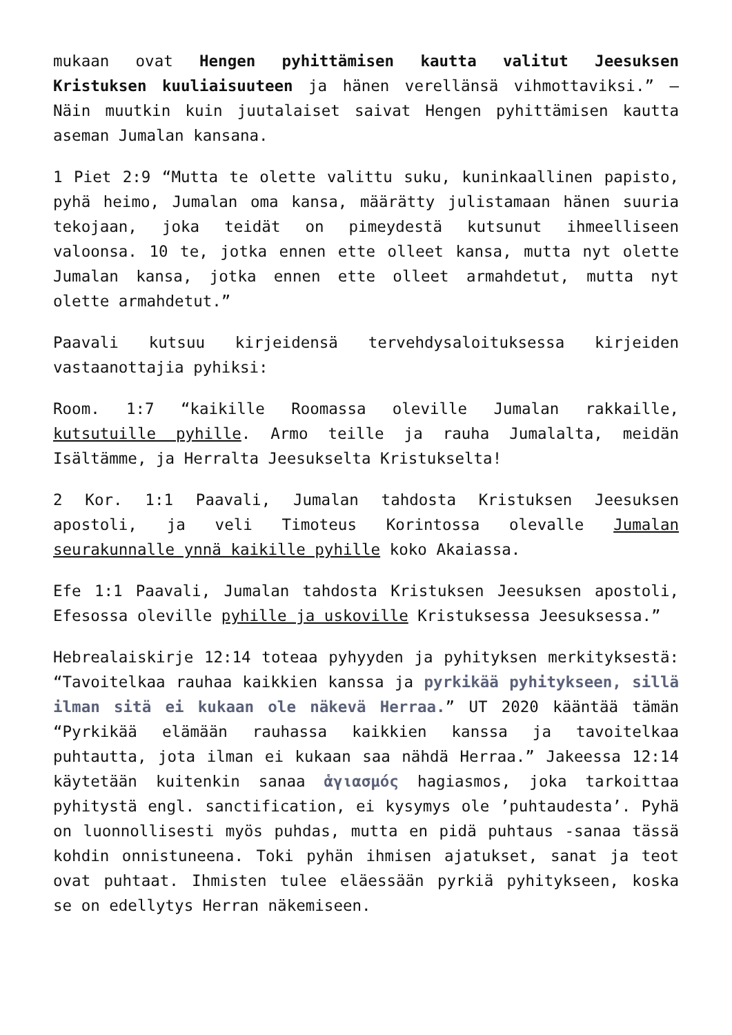mukaan ovat Hengen pyhittämisen kautta valitut Jeesuksen Kristuksen kuuliaisuuteen ja hänen verellänsä vihmottaviksi.” – Näin muutkin kuin juutalaiset saivat Hengen pyhittämisen kautta aseman Jumalan kansana.
1 Piet 2:9 “Mutta te olette valittu suku, kuninkaallinen papisto, pyhä heimo, Jumalan oma kansa, määrätty julistamaan hänen suuria tekojaan, joka teidät on pimeydestä kutsunut ihmeelliseen valoonsa. 10 te, jotka ennen ette olleet kansa, mutta nyt olette Jumalan kansa, jotka ennen ette olleet armahdetut, mutta nyt olette armahdetut.”
Paavali kutsuu kirjeidensä tervehdysaloituksessa kirjeiden vastaanottajia pyhiksi:
Room. 1:7 “kaikille Roomassa oleville Jumalan rakkaille, kutsutuille pyhille. Armo teille ja rauha Jumalalta, meidän Isältämme, ja Herralta Jeesukselta Kristukselta!
2 Kor. 1:1 Paavali, Jumalan tahdosta Kristuksen Jeesuksen apostoli, ja veli Timoteus Korintossa olevalle Jumalan seurakunnalle ynnä kaikille pyhille koko Akaiassa.
Efe 1:1 Paavali, Jumalan tahdosta Kristuksen Jeesuksen apostoli, Efesossa oleville pyhille ja uskoville Kristuksessa Jeesuksessa.”
Hebrealaiskirje 12:14 toteaa pyhyyden ja pyhityksen merkityksestä: “Tavoitelkaa rauhaa kaikkien kanssa ja pyrkikää pyhitykseen, sillä ilman sitä ei kukaan ole näkevä Herraa.” UT 2020 kääntää tämän “Pyrkikää elämään rauhassa kaikkien kanssa ja tavoitelkaa puhtautta, jota ilman ei kukaan saa nähdä Herraa.” Jakeessa 12:14 käytetään kuitenkin sanaa ἁγιασμός hagiasmos, joka tarkoittaa pyhitystä engl. sanctification, ei kysymys ole ’puhtaudesta’. Pyhä on luonnollisesti myös puhdas, mutta en pidä puhtaus -sanaa tässä kohdin onnistuneena. Toki pyhän ihmisen ajatukset, sanat ja teot ovat puhtaat. Ihmisten tulee eläessään pyrkiä pyhitykseen, koska se on edellytys Herran näkemiseen.